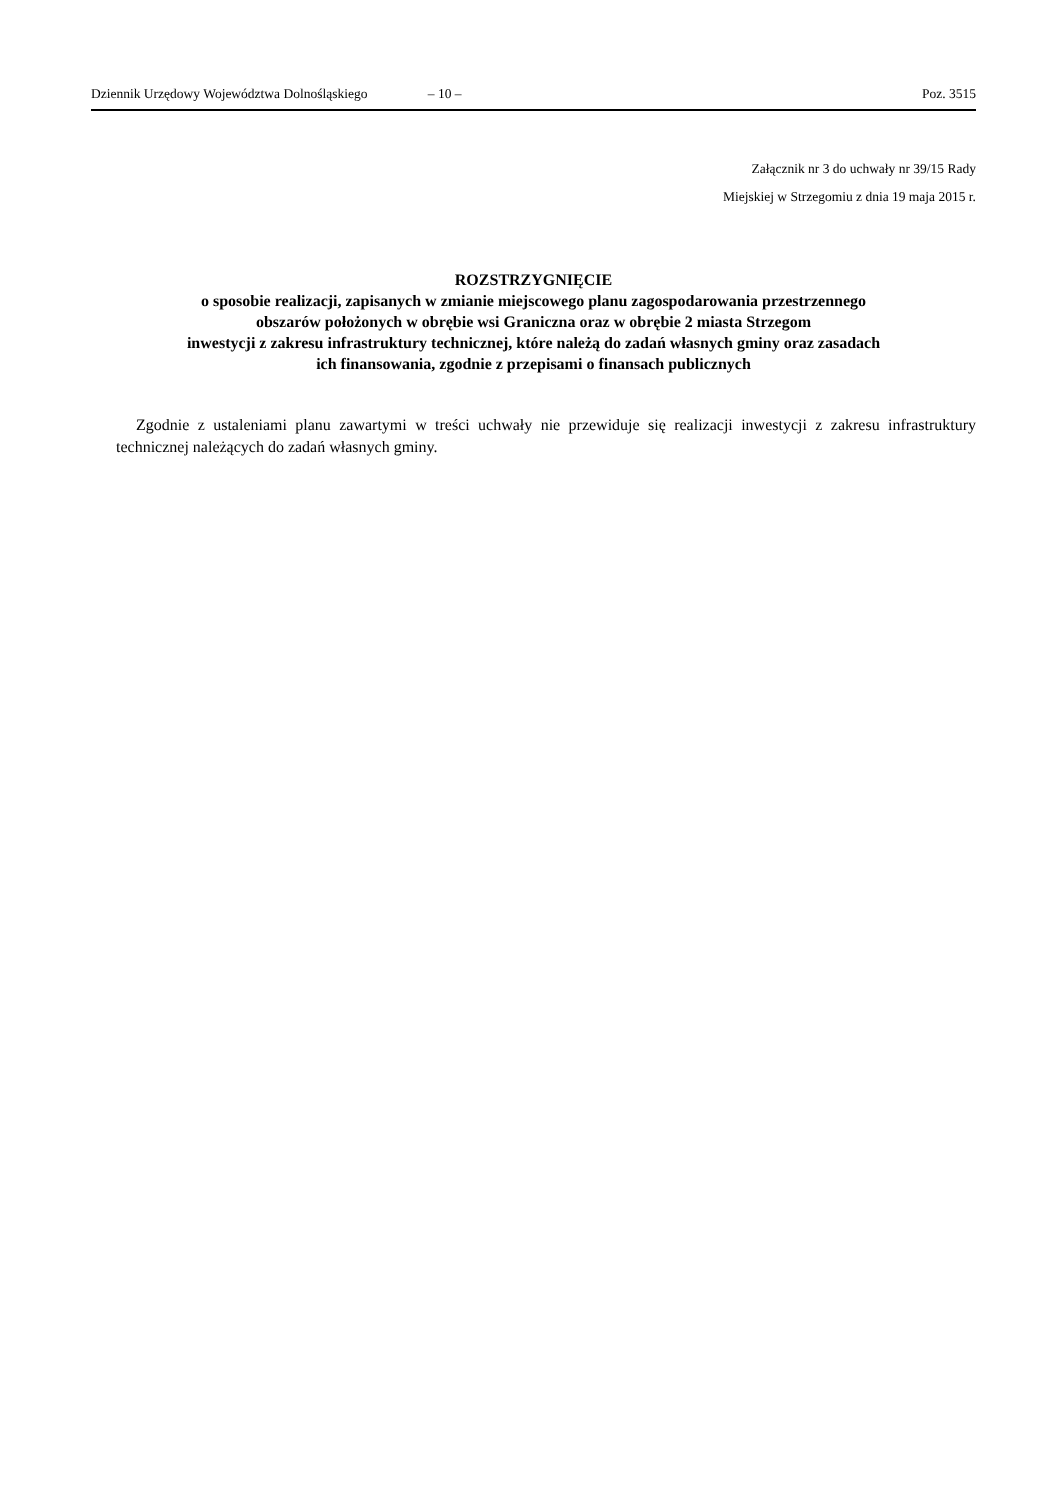Dziennik Urzędowy Województwa Dolnośląskiego – 10 – Poz. 3515
Załącznik nr 3 do uchwały nr 39/15 Rady
Miejskiej w Strzegomiu z dnia 19 maja 2015 r.
ROZSTRZYGNIĘCIE
o sposobie realizacji, zapisanych w zmianie miejscowego planu zagospodarowania przestrzennego
obszarów położonych w obrębie wsi Graniczna oraz w obrębie 2 miasta Strzegom
inwestycji z zakresu infrastruktury technicznej, które należą do zadań własnych gminy oraz zasadach
ich finansowania, zgodnie z przepisami o finansach publicznych
Zgodnie z ustaleniami planu zawartymi w treści uchwały nie przewiduje się realizacji inwestycji z zakresu infrastruktury technicznej należących do zadań własnych gminy.